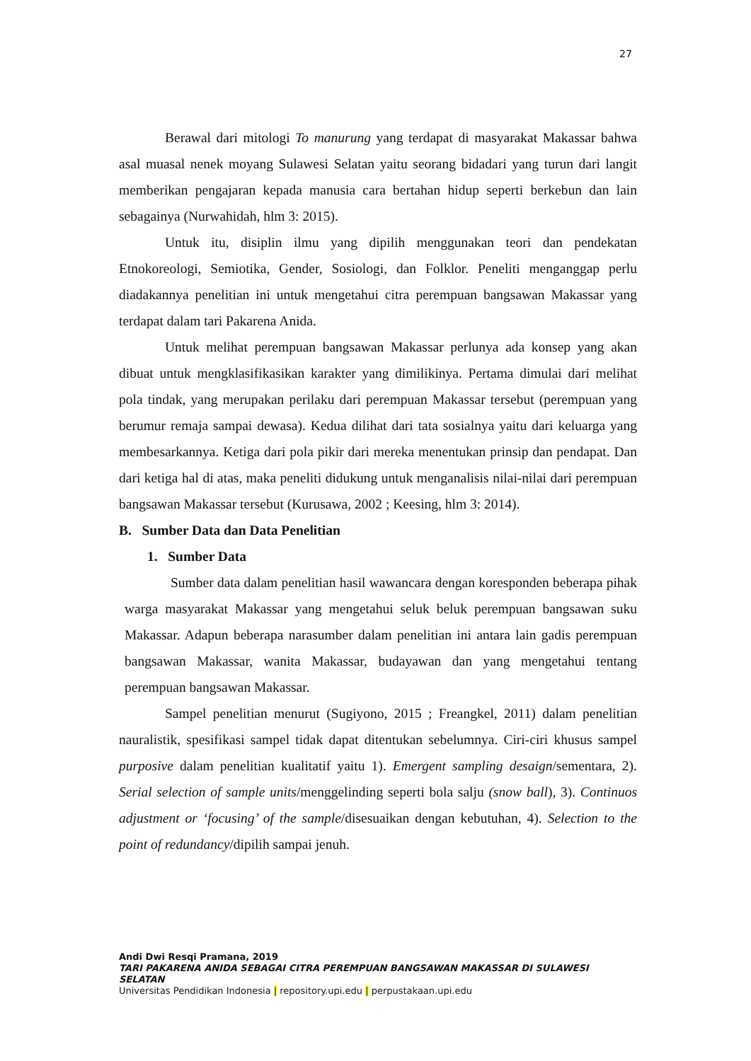27
Berawal dari mitologi To manurung yang terdapat di masyarakat Makassar bahwa asal muasal nenek moyang Sulawesi Selatan yaitu seorang bidadari yang turun dari langit memberikan pengajaran kepada manusia cara bertahan hidup seperti berkebun dan lain sebagainya (Nurwahidah, hlm 3: 2015).
Untuk itu, disiplin ilmu yang dipilih menggunakan teori dan pendekatan Etnokoreologi, Semiotika, Gender, Sosiologi, dan Folklor. Peneliti menganggap perlu diadakannya penelitian ini untuk mengetahui citra perempuan bangsawan Makassar yang terdapat dalam tari Pakarena Anida.
Untuk melihat perempuan bangsawan Makassar perlunya ada konsep yang akan dibuat untuk mengklasifikasikan karakter yang dimilikinya. Pertama dimulai dari melihat pola tindak, yang merupakan perilaku dari perempuan Makassar tersebut (perempuan yang berumur remaja sampai dewasa). Kedua dilihat dari tata sosialnya yaitu dari keluarga yang membesarkannya. Ketiga dari pola pikir dari mereka menentukan prinsip dan pendapat. Dan dari ketiga hal di atas, maka peneliti didukung untuk menganalisis nilai-nilai dari perempuan bangsawan Makassar tersebut (Kurusawa, 2002 ; Keesing, hlm 3: 2014).
B. Sumber Data dan Data Penelitian
1. Sumber Data
Sumber data dalam penelitian hasil wawancara dengan koresponden beberapa pihak warga masyarakat Makassar yang mengetahui seluk beluk perempuan bangsawan suku Makassar. Adapun beberapa narasumber dalam penelitian ini antara lain gadis perempuan bangsawan Makassar, wanita Makassar, budayawan dan yang mengetahui tentang perempuan bangsawan Makassar.
Sampel penelitian menurut (Sugiyono, 2015 ; Freangkel, 2011) dalam penelitian nauralistik, spesifikasi sampel tidak dapat ditentukan sebelumnya. Ciri-ciri khusus sampel purposive dalam penelitian kualitatif yaitu 1). Emergent sampling desaign/sementara, 2). Serial selection of sample units/menggelinding seperti bola salju (snow ball), 3). Continuos adjustment or ‘focusing’ of the sample/disesuaikan dengan kebutuhan, 4). Selection to the point of redundancy/dipilih sampai jenuh.
Andi Dwi Resqi Pramana, 2019
TARI PAKARENA ANIDA SEBAGAI CITRA PEREMPUAN BANGSAWAN MAKASSAR DI SULAWESI
SELATAN
Universitas Pendidikan Indonesia | repository.upi.edu | perpustakaan.upi.edu